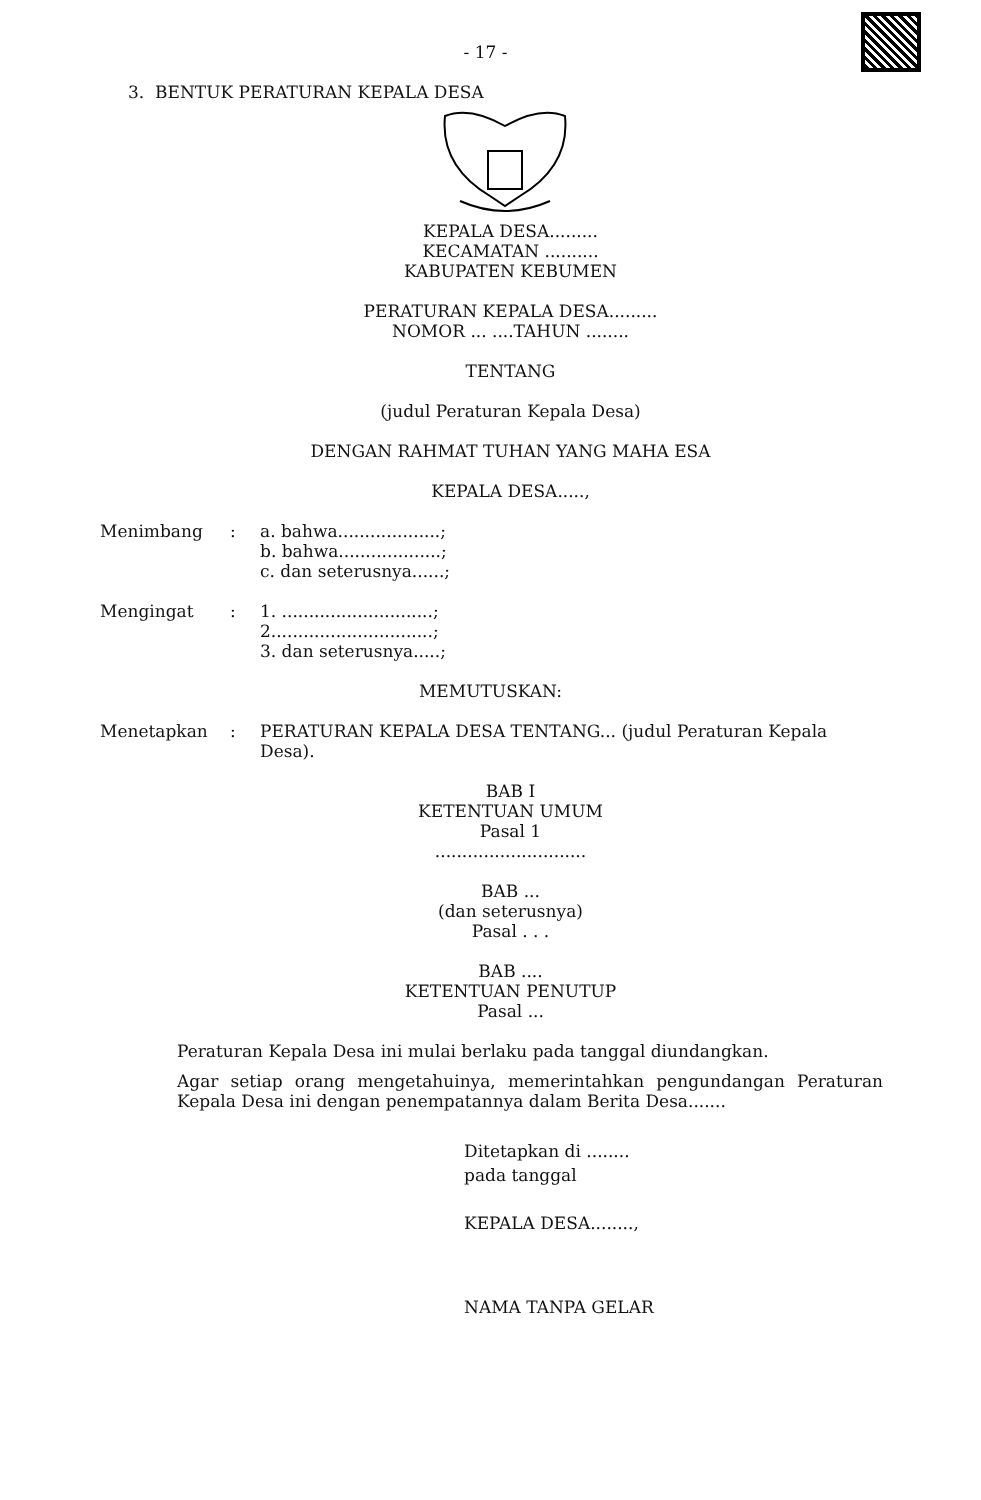- 17 -
3. BENTUK PERATURAN KEPALA DESA
KEPALA DESA.........
KECAMATAN ..........
KABUPATEN KEBUMEN
PERATURAN KEPALA DESA.........
NOMOR ... ....TAHUN ........
TENTANG
(judul Peraturan Kepala Desa)
DENGAN RAHMAT TUHAN YANG MAHA ESA
KEPALA DESA.....,
Menimbang : a. bahwa...................;
b. bahwa...................;
c. dan seterusnya......;
Mengingat : 1. ............................;
2..............................;
3. dan seterusnya.....;
MEMUTUSKAN:
Menetapkan : PERATURAN KEPALA DESA TENTANG... (judul Peraturan Kepala Desa).
BAB I
KETENTUAN UMUM
Pasal 1
............................
BAB ...
(dan seterusnya)
Pasal . . .
BAB ....
KETENTUAN PENUTUP
Pasal ...
Peraturan Kepala Desa ini mulai berlaku pada tanggal diundangkan.
Agar setiap orang mengetahuinya, memerintahkan pengundangan Peraturan Kepala Desa ini dengan penempatannya dalam Berita Desa.......
Ditetapkan di ........
pada tanggal
KEPALA DESA........,
NAMA TANPA GELAR